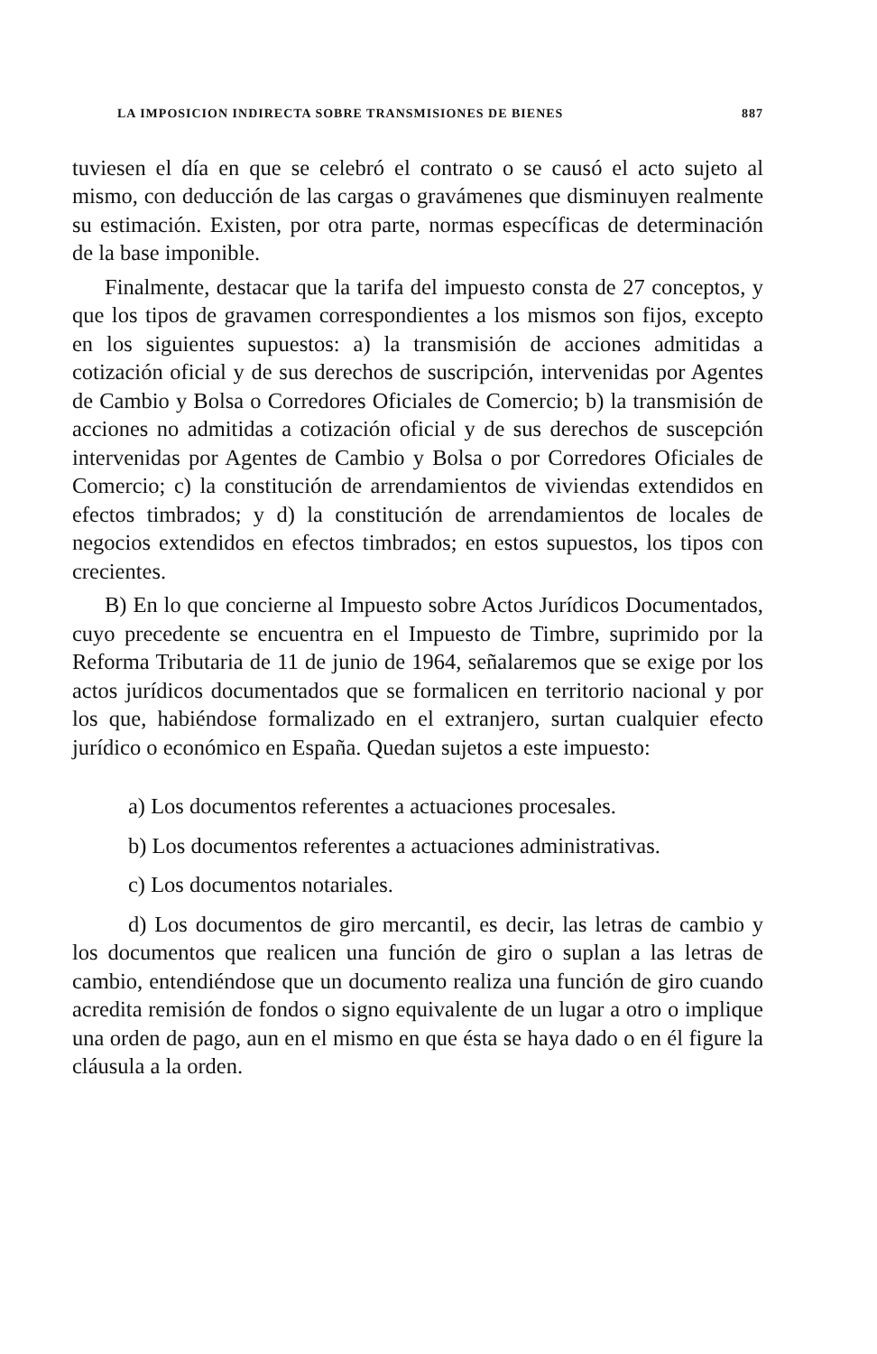LA IMPOSICION INDIRECTA SOBRE TRANSMISIONES DE BIENES 887
tuviesen el día en que se celebró el contrato o se causó el acto sujeto al mismo, con deducción de las cargas o gravámenes que disminuyen realmente su estimación. Existen, por otra parte, normas específicas de determinación de la base imponible.
Finalmente, destacar que la tarifa del impuesto consta de 27 conceptos, y que los tipos de gravamen correspondientes a los mismos son fijos, excepto en los siguientes supuestos: a) la transmisión de acciones admitidas a cotización oficial y de sus derechos de suscripción, intervenidas por Agentes de Cambio y Bolsa o Corredores Oficiales de Comercio; b) la transmisión de acciones no admitidas a cotización oficial y de sus derechos de suscepción intervenidas por Agentes de Cambio y Bolsa o por Corredores Oficiales de Comercio; c) la constitución de arrendamientos de viviendas extendidos en efectos timbrados; y d) la constitución de arrendamientos de locales de negocios extendidos en efectos timbrados; en estos supuestos, los tipos con crecientes.
B) En lo que concierne al Impuesto sobre Actos Jurídicos Documentados, cuyo precedente se encuentra en el Impuesto de Timbre, suprimido por la Reforma Tributaria de 11 de junio de 1964, señalaremos que se exige por los actos jurídicos documentados que se formalicen en territorio nacional y por los que, habiéndose formalizado en el extranjero, surtan cualquier efecto jurídico o económico en España. Quedan sujetos a este impuesto:
a) Los documentos referentes a actuaciones procesales.
b) Los documentos referentes a actuaciones administrativas.
c) Los documentos notariales.
d) Los documentos de giro mercantil, es decir, las letras de cambio y los documentos que realicen una función de giro o suplan a las letras de cambio, entendiéndose que un documento realiza una función de giro cuando acredita remisión de fondos o signo equivalente de un lugar a otro o implique una orden de pago, aun en el mismo en que ésta se haya dado o en él figure la cláusula a la orden.